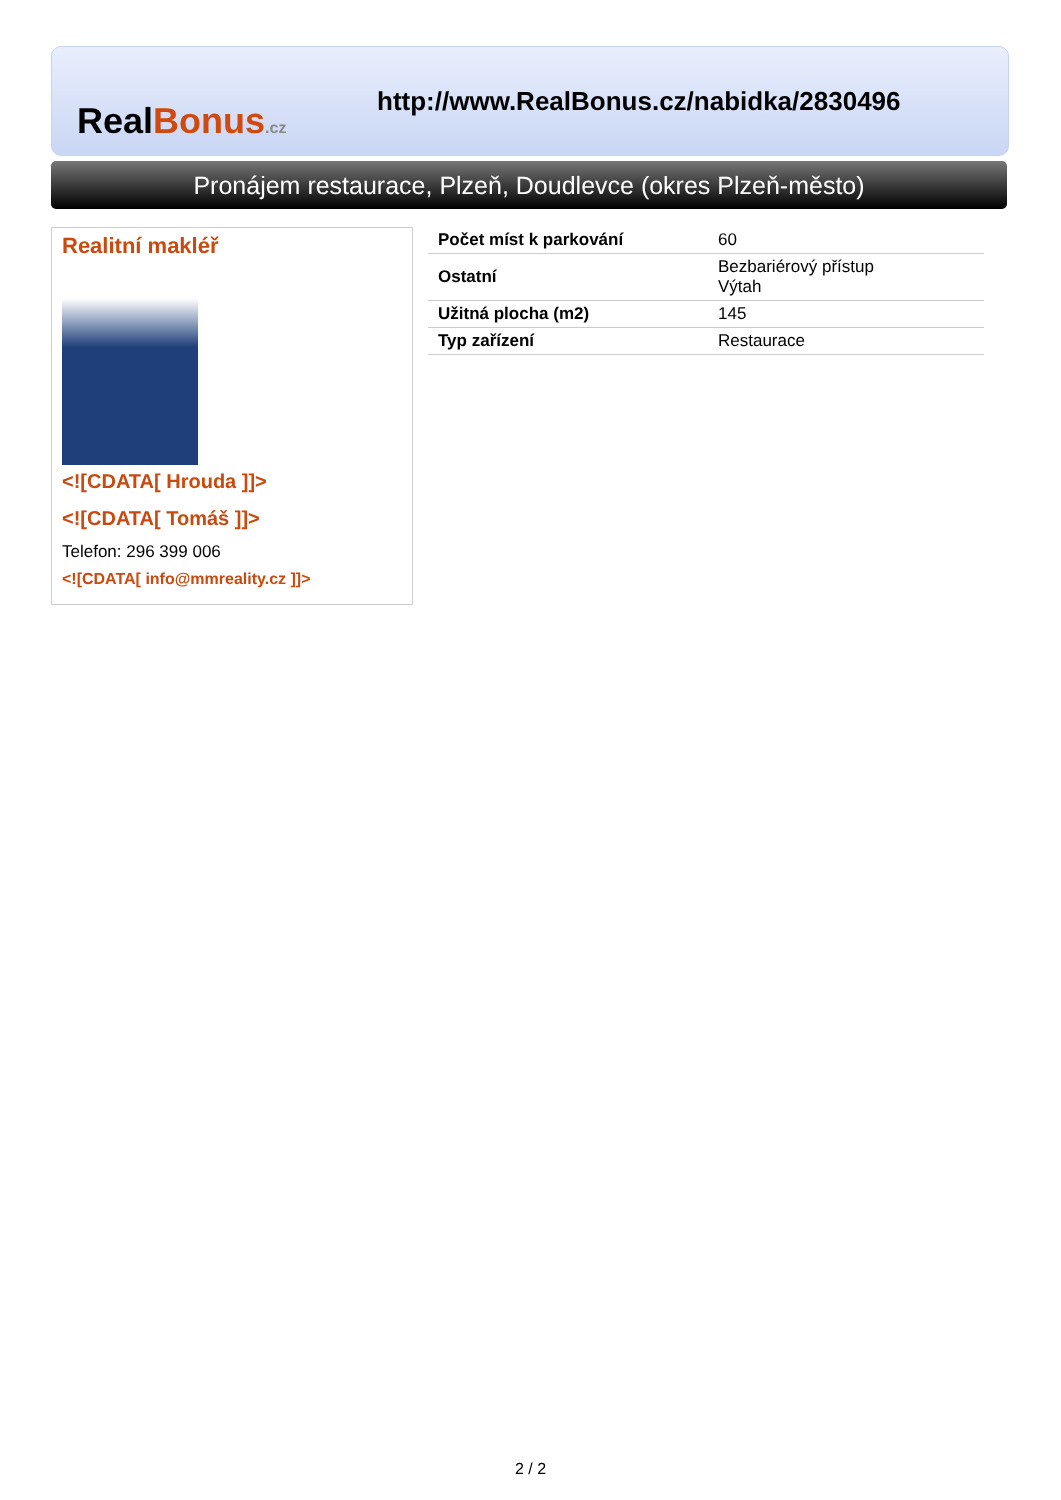RealBonus.cz
http://www.RealBonus.cz/nabidka/2830496
Pronájem restaurace, Plzeň, Doudlevce (okres Plzeň-město)
Realitní makléř
<![CDATA[ Hrouda ]]>
<![CDATA[ Tomáš ]]>
Telefon: 296 399 006
<![CDATA[ info@mmreality.cz ]]>
| Počet míst k parkování | 60 |
| Ostatní | Bezbariérový přístup Výtah |
| Užitná plocha (m2) | 145 |
| Typ zařízení | Restaurace |
2 / 2